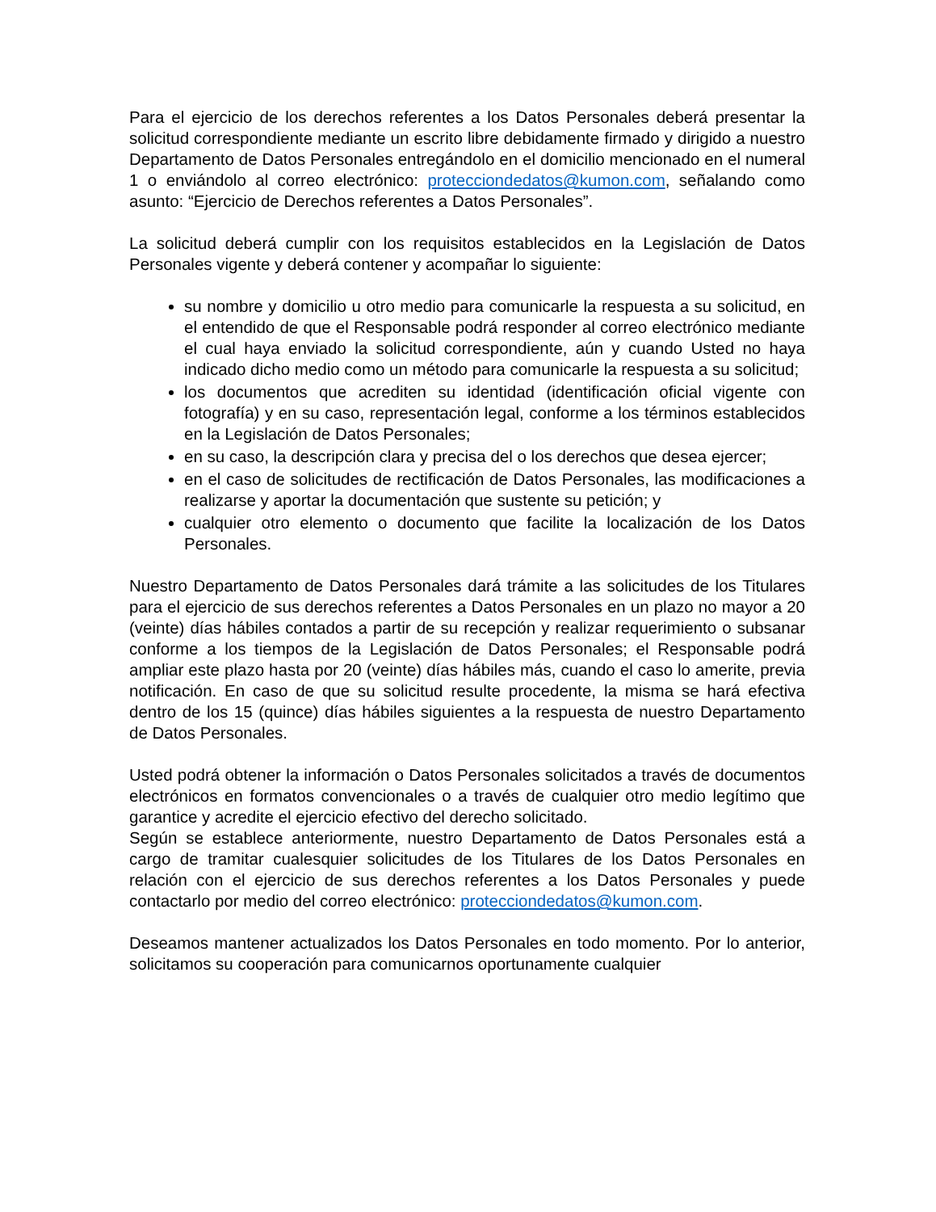Para el ejercicio de los derechos referentes a los Datos Personales deberá presentar la solicitud correspondiente mediante un escrito libre debidamente firmado y dirigido a nuestro Departamento de Datos Personales entregándolo en el domicilio mencionado en el numeral 1 o enviándolo al correo electrónico: protecciondedatos@kumon.com, señalando como asunto: “Ejercicio de Derechos referentes a Datos Personales”.
La solicitud deberá cumplir con los requisitos establecidos en la Legislación de Datos Personales vigente y deberá contener y acompañar lo siguiente:
su nombre y domicilio u otro medio para comunicarle la respuesta a su solicitud, en el entendido de que el Responsable podrá responder al correo electrónico mediante el cual haya enviado la solicitud correspondiente, aún y cuando Usted no haya indicado dicho medio como un método para comunicarle la respuesta a su solicitud;
los documentos que acrediten su identidad (identificación oficial vigente con fotografía) y en su caso, representación legal, conforme a los términos establecidos en la Legislación de Datos Personales;
en su caso, la descripción clara y precisa del o los derechos que desea ejercer;
en el caso de solicitudes de rectificación de Datos Personales, las modificaciones a realizarse y aportar la documentación que sustente su petición; y
cualquier otro elemento o documento que facilite la localización de los Datos Personales.
Nuestro Departamento de Datos Personales dará trámite a las solicitudes de los Titulares para el ejercicio de sus derechos referentes a Datos Personales en un plazo no mayor a 20 (veinte) días hábiles contados a partir de su recepción y realizar requerimiento o subsanar conforme a los tiempos de la Legislación de Datos Personales; el Responsable podrá ampliar este plazo hasta por 20 (veinte) días hábiles más, cuando el caso lo amerite, previa notificación. En caso de que su solicitud resulte procedente, la misma se hará efectiva dentro de los 15 (quince) días hábiles siguientes a la respuesta de nuestro Departamento de Datos Personales.
Usted podrá obtener la información o Datos Personales solicitados a través de documentos electrónicos en formatos convencionales o a través de cualquier otro medio legítimo que garantice y acredite el ejercicio efectivo del derecho solicitado.
Según se establece anteriormente, nuestro Departamento de Datos Personales está a cargo de tramitar cualesquier solicitudes de los Titulares de los Datos Personales en relación con el ejercicio de sus derechos referentes a los Datos Personales y puede contactarlo por medio del correo electrónico: protecciondedatos@kumon.com.
Deseamos mantener actualizados los Datos Personales en todo momento. Por lo anterior, solicitamos su cooperación para comunicarnos oportunamente cualquier